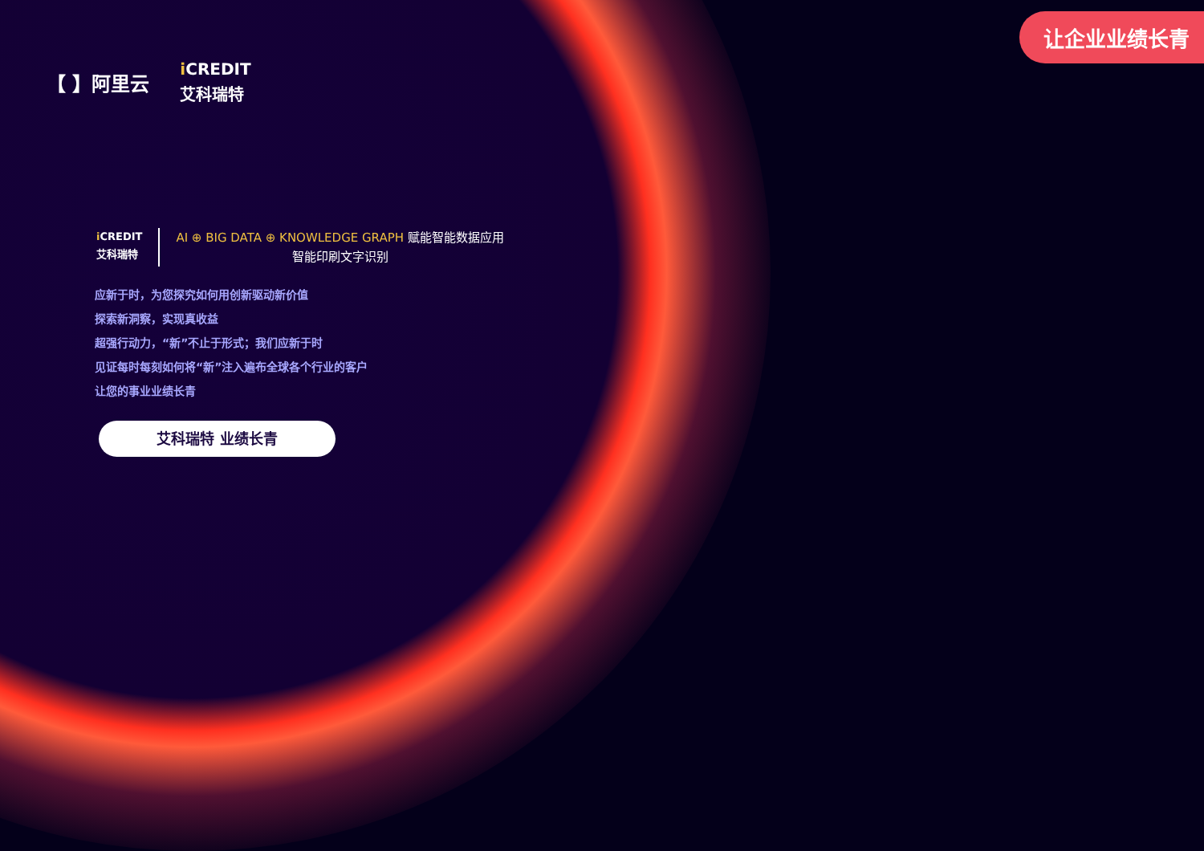让企业业绩长青
【 】阿里云
i CREDIT
艾科瑞特
i CREDIT
艾科瑞特
AI ⊕ BIG DATA ⊕ KNOWLEDGE GRAPH 赋能智能数据应用
智能印刷文字识别
应新于时，为您探究如何用创新驱动新价值
探索新洞察，实现真收益
超强行动力，“新”不止于形式；我们应新于时
见证每时每刻如何将“新”注入遍布全球各个行业的客户
让您的事业业绩长青
艾科瑞特 业绩长青